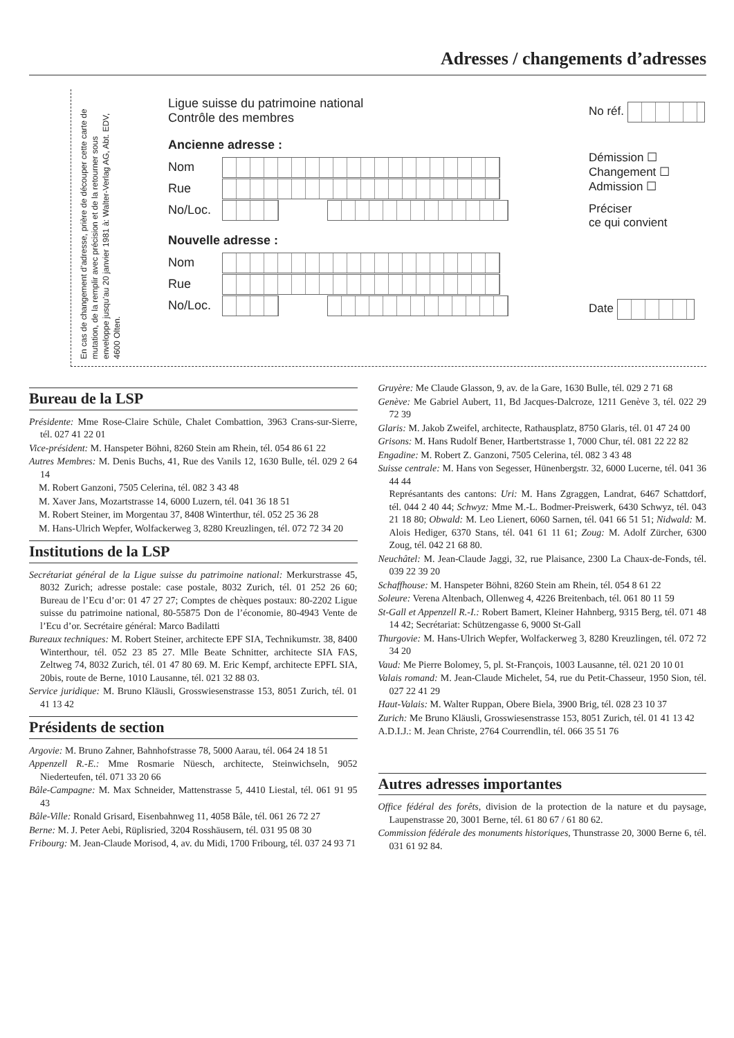Adresses / changements d’adresses
En cas de changement d’adresse, prière de découper cette carte de mutation, de la remplir avec précision et de la retourner sous enveloppe jusqu’au 20 janvier 1981 à: Walter-Verlag AG, Abt. EDV, 4600 Olten.
Ligue suisse du patrimoine national
Contrôle des membres
Ancienne adresse :
Nom
Rue
No/Loc.
Nouvelle adresse :
Nom
Rue
No/Loc.
No réf.
Démission ☐
Changement ☐
Admission ☐
Préciser
ce qui convient
Date
Bureau de la LSP
Présidente: Mme Rose-Claire Schüle, Chalet Combattion, 3963 Crans-sur-Sierre, tél. 027 41 22 01
Vice-président: M. Hanspeter Böhni, 8260 Stein am Rhein, tél. 054 86 61 22
Autres Membres: M. Denis Buchs, 41, Rue des Vanils 12, 1630 Bulle, tél. 029 2 64 14
M. Robert Ganzoni, 7505 Celerina, tél. 082 3 43 48
M. Xaver Jans, Mozartstrasse 14, 6000 Luzern, tél. 041 36 18 51
M. Robert Steiner, im Morgentau 37, 8408 Winterthur, tél. 052 25 36 28
M. Hans-Ulrich Wepfer, Wolfackerweg 3, 8280 Kreuzlingen, tél. 072 72 34 20
Institutions de la LSP
Secrétariat général de la Ligue suisse du patrimoine national: Merkurstrasse 45, 8032 Zurich; adresse postale: case postale, 8032 Zurich, tél. 01 252 26 60; Bureau de l’Ecu d’or: 01 47 27 27; Comptes de chèques postaux: 80-2202 Ligue suisse du patrimoine national, 80-55875 Don de l’économie, 80-4943 Vente de l’Ecu d’or. Secrétaire général: Marco Badilatti
Bureaux techniques: M. Robert Steiner, architecte EPF SIA, Technikumstr. 38, 8400 Winterthour, tél. 052 23 85 27. Mlle Beate Schnitter, architecte SIA FAS, Zeltweg 74, 8032 Zurich, tél. 01 47 80 69. M. Eric Kempf, architecte EPFL SIA, 20bis, route de Berne, 1010 Lausanne, tél. 021 32 88 03.
Service juridique: M. Bruno Kläusli, Grosswiesenstrasse 153, 8051 Zurich, tél. 01 41 13 42
Présidents de section
Argovie: M. Bruno Zahner, Bahnhofstrasse 78, 5000 Aarau, tél. 064 24 18 51
Appenzell R.-E.: Mme Rosmarie Nüesch, architecte, Steinwichseln, 9052 Niederteufen, tél. 071 33 20 66
Bâle-Campagne: M. Max Schneider, Mattenstrasse 5, 4410 Liestal, tél. 061 91 95 43
Bâle-Ville: Ronald Grisard, Eisenbahnweg 11, 4058 Bâle, tél. 061 26 72 27
Berne: M. J. Peter Aebi, Rüplisried, 3204 Rosshäusern, tél. 031 95 08 30
Fribourg: M. Jean-Claude Morisod, 4, av. du Midi, 1700 Fribourg, tél. 037 24 93 71
Gruyère: Me Claude Glasson, 9, av. de la Gare, 1630 Bulle, tél. 029 2 71 68
Genève: Me Gabriel Aubert, 11, Bd Jacques-Dalcroze, 1211 Genève 3, tél. 022 29 72 39
Glaris: M. Jakob Zweifel, architecte, Rathausplatz, 8750 Glaris, tél. 01 47 24 00
Grisons: M. Hans Rudolf Bener, Hartbertstrasse 1, 7000 Chur, tél. 081 22 22 82
Engadine: M. Robert Z. Ganzoni, 7505 Celerina, tél. 082 3 43 48
Suisse centrale: M. Hans von Segesser, Hünenbergstr. 32, 6000 Lucerne, tél. 041 36 44 44
Représantants des cantons: Uri: M. Hans Zgraggen, Landrat, 6467 Schattdorf, tél. 044 2 40 44; Schwyz: Mme M.-L. Bodmer-Preiswerk, 6430 Schwyz, tél. 043 21 18 80; Obwald: M. Leo Lienert, 6060 Sarnen, tél. 041 66 51 51; Nidwald: M. Alois Hediger, 6370 Stans, tél. 041 61 11 61; Zoug: M. Adolf Zürcher, 6300 Zoug, tél. 042 21 68 80.
Neuchâtel: M. Jean-Claude Jaggi, 32, rue Plaisance, 2300 La Chaux-de-Fonds, tél. 039 22 39 20
Schaffhouse: M. Hanspeter Böhni, 8260 Stein am Rhein, tél. 054 8 61 22
Soleure: Verena Altenbach, Ollenweg 4, 4226 Breitenbach, tél. 061 80 11 59
St-Gall et Appenzell R.-I.: Robert Bamert, Kleiner Hahnberg, 9315 Berg, tél. 071 48 14 42; Secrétariat: Schützengasse 6, 9000 St-Gall
Thurgovie: M. Hans-Ulrich Wepfer, Wolfackerweg 3, 8280 Kreuzlingen, tél. 072 72 34 20
Vaud: Me Pierre Bolomey, 5, pl. St-François, 1003 Lausanne, tél. 021 20 10 01
Valais romand: M. Jean-Claude Michelet, 54, rue du Petit-Chasseur, 1950 Sion, tél. 027 22 41 29
Haut-Valais: M. Walter Ruppan, Obere Biela, 3900 Brig, tél. 028 23 10 37
Zurich: Me Bruno Kläusli, Grosswiesenstrasse 153, 8051 Zurich, tél. 01 41 13 42
A.D.I.J.: M. Jean Christe, 2764 Courrendlin, tél. 066 35 51 76
Autres adresses importantes
Office fédéral des forêts, division de la protection de la nature et du paysage, Laupenstrasse 20, 3001 Berne, tél. 61 80 67 / 61 80 62.
Commission fédérale des monuments historiques, Thunstrasse 20, 3000 Berne 6, tél. 031 61 92 84.